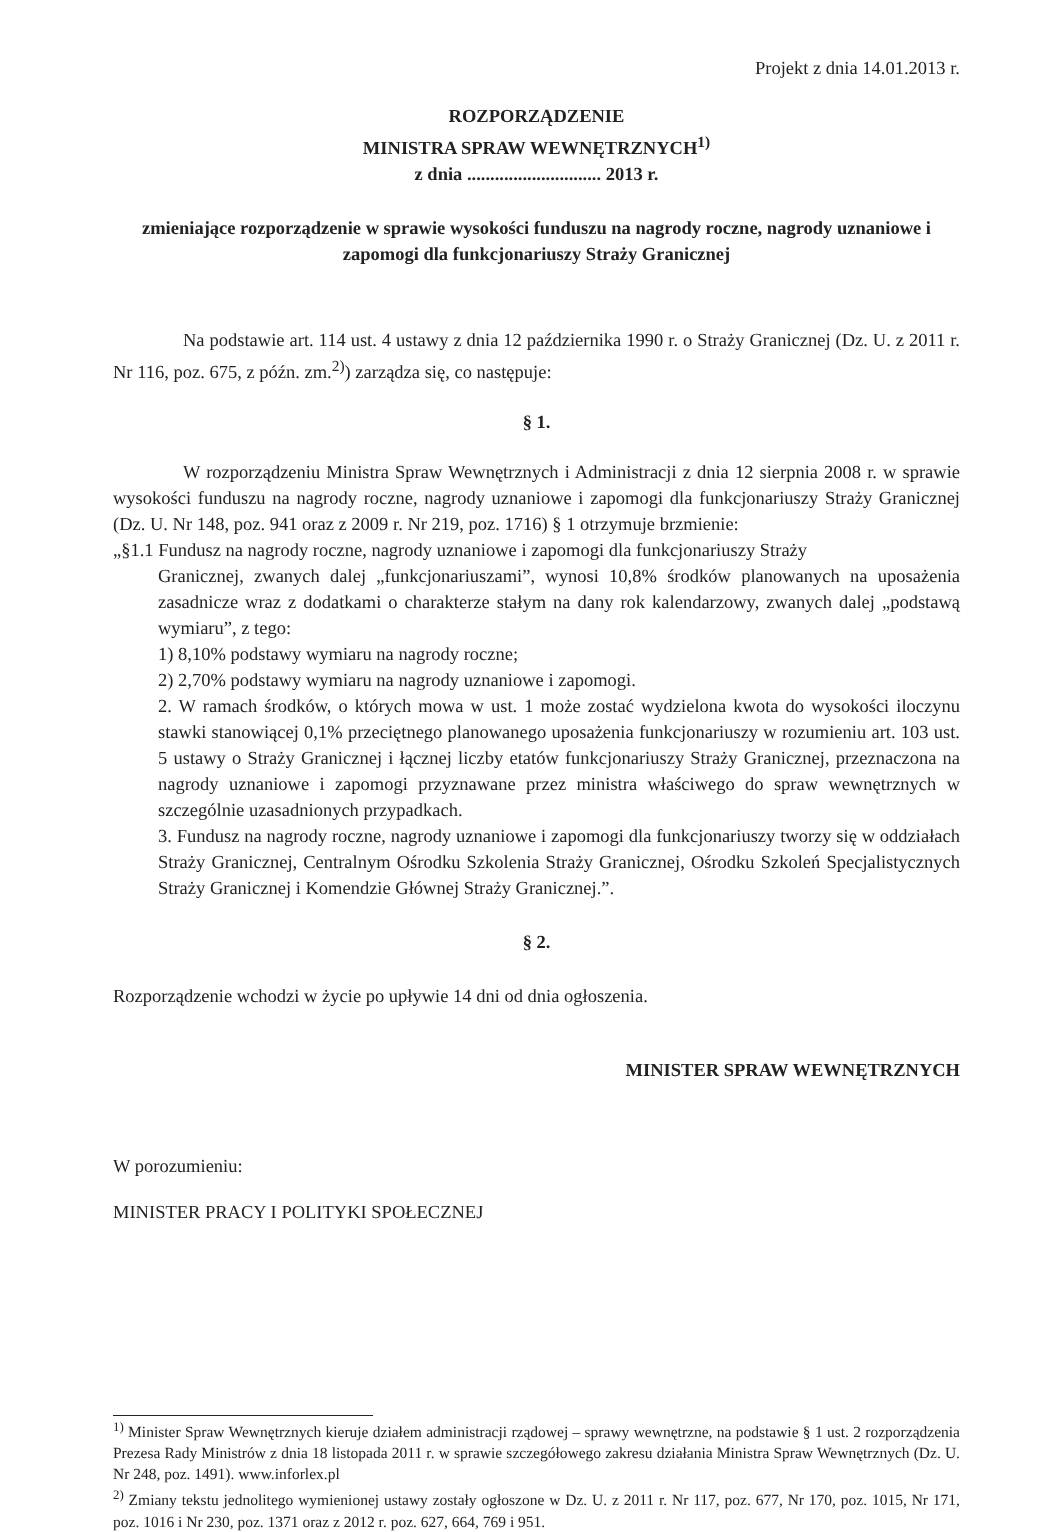Projekt z dnia 14.01.2013 r.
ROZPORZĄDZENIE
MINISTRA SPRAW WEWNĘTRZNYCH<sup>1)</sup>
z dnia ............................. 2013 r.
zmieniające rozporządzenie w sprawie wysokości funduszu na nagrody roczne, nagrody uznaniowe i zapomogi dla funkcjonariuszy Straży Granicznej
Na podstawie art. 114 ust. 4 ustawy z dnia 12 października 1990 r. o Straży Granicznej (Dz. U. z 2011 r. Nr 116, poz. 675, z późn. zm.<sup>2)</sup>) zarządza się, co następuje:
§ 1.
W rozporządzeniu Ministra Spraw Wewnętrznych i Administracji z dnia 12 sierpnia 2008 r. w sprawie wysokości funduszu na nagrody roczne, nagrody uznaniowe i zapomogi dla funkcjonariuszy Straży Granicznej (Dz. U. Nr 148, poz. 941 oraz z 2009 r. Nr 219, poz. 1716) § 1 otrzymuje brzmienie:
„§1.1 Fundusz na nagrody roczne, nagrody uznaniowe i zapomogi dla funkcjonariuszy Straży
Granicznej, zwanych dalej „funkcjonariuszami”, wynosi 10,8% środków planowanych na uposażenia zasadnicze wraz z dodatkami o charakterze stałym na dany rok kalendarzowy, zwanych dalej „podstawą wymiaru”, z tego:
1) 8,10% podstawy wymiaru na nagrody roczne;
2) 2,70% podstawy wymiaru na nagrody uznaniowe i zapomogi.
2. W ramach środków, o których mowa w ust. 1 może zostać wydzielona kwota do wysokości iloczynu stawki stanowiącej 0,1% przeciętnego planowanego uposażenia funkcjonariuszy w rozumieniu art. 103 ust. 5 ustawy o Straży Granicznej i łącznej liczby etatów funkcjonariuszy Straży Granicznej, przeznaczona na nagrody uznaniowe i zapomogi przyznawane przez ministra właściwego do spraw wewnętrznych w szczególnie uzasadnionych przypadkach.
3. Fundusz na nagrody roczne, nagrody uznaniowe i zapomogi dla funkcjonariuszy tworzy się w oddziałach Straży Granicznej, Centralnym Ośrodku Szkolenia Straży Granicznej, Ośrodku Szkoleń Specjalistycznych Straży Granicznej i Komendzie Głównej Straży Granicznej.”.
§ 2.
Rozporządzenie wchodzi w życie po upływie 14 dni od dnia ogłoszenia.
MINISTER SPRAW WEWNĘTRZNYCH
W porozumieniu:
MINISTER PRACY I POLITYKI SPOŁECZNEJ
<sup>1)</sup> Minister Spraw Wewnętrznych kieruje działem administracji rządowej – sprawy wewnętrzne, na podstawie § 1 ust. 2 rozporządzenia Prezesa Rady Ministrów z dnia 18 listopada 2011 r. w sprawie szczegółowego zakresu działania Ministra Spraw Wewnętrznych (Dz. U. Nr 248, poz. 1491). www.inforlex.pl
<sup>2)</sup> Zmiany tekstu jednolitego wymienionej ustawy zostały ogłoszone w Dz. U. z 2011 r. Nr 117, poz. 677, Nr 170, poz. 1015, Nr 171, poz. 1016 i Nr 230, poz. 1371 oraz z 2012 r. poz. 627, 664, 769 i 951.